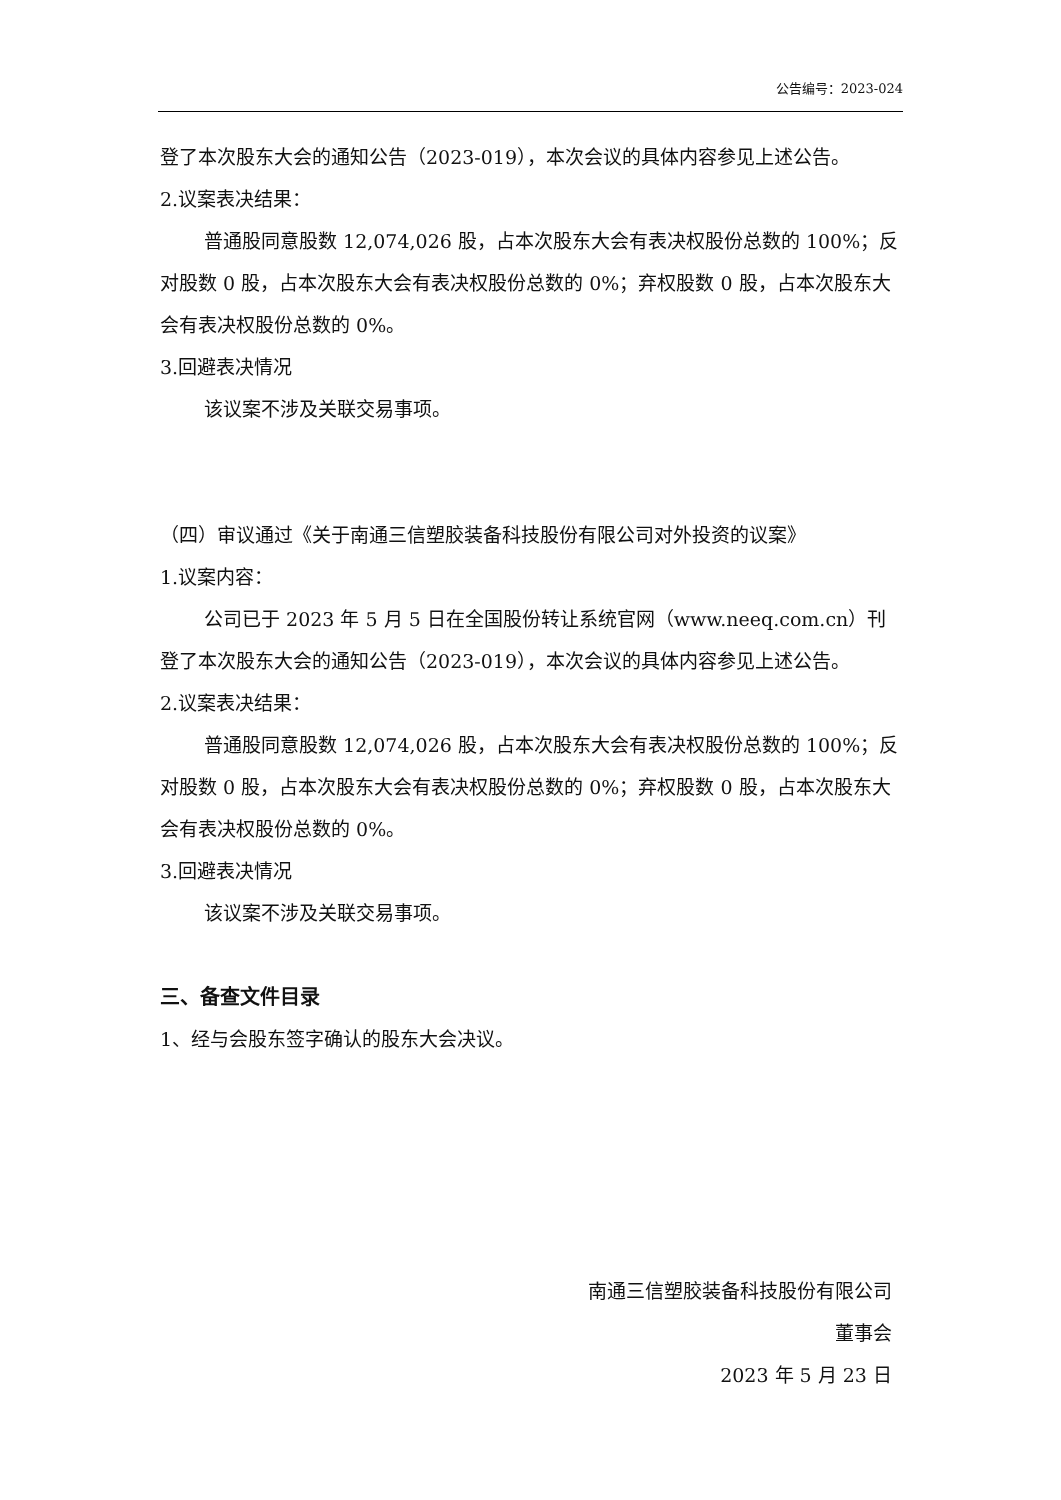公告编号：2023-024
登了本次股东大会的通知公告（2023-019），本次会议的具体内容参见上述公告。
2.议案表决结果：
普通股同意股数 12,074,026 股，占本次股东大会有表决权股份总数的 100%；反对股数 0 股，占本次股东大会有表决权股份总数的 0%；弃权股数 0 股，占本次股东大会有表决权股份总数的 0%。
3.回避表决情况
该议案不涉及关联交易事项。
（四）审议通过《关于南通三信塑胶装备科技股份有限公司对外投资的议案》
1.议案内容：
公司已于 2023 年 5 月 5 日在全国股份转让系统官网（www.neeq.com.cn）刊登了本次股东大会的通知公告（2023-019），本次会议的具体内容参见上述公告。
2.议案表决结果：
普通股同意股数 12,074,026 股，占本次股东大会有表决权股份总数的 100%；反对股数 0 股，占本次股东大会有表决权股份总数的 0%；弃权股数 0 股，占本次股东大会有表决权股份总数的 0%。
3.回避表决情况
该议案不涉及关联交易事项。
三、备查文件目录
1、经与会股东签字确认的股东大会决议。
南通三信塑胶装备科技股份有限公司
董事会
2023 年 5 月 23 日